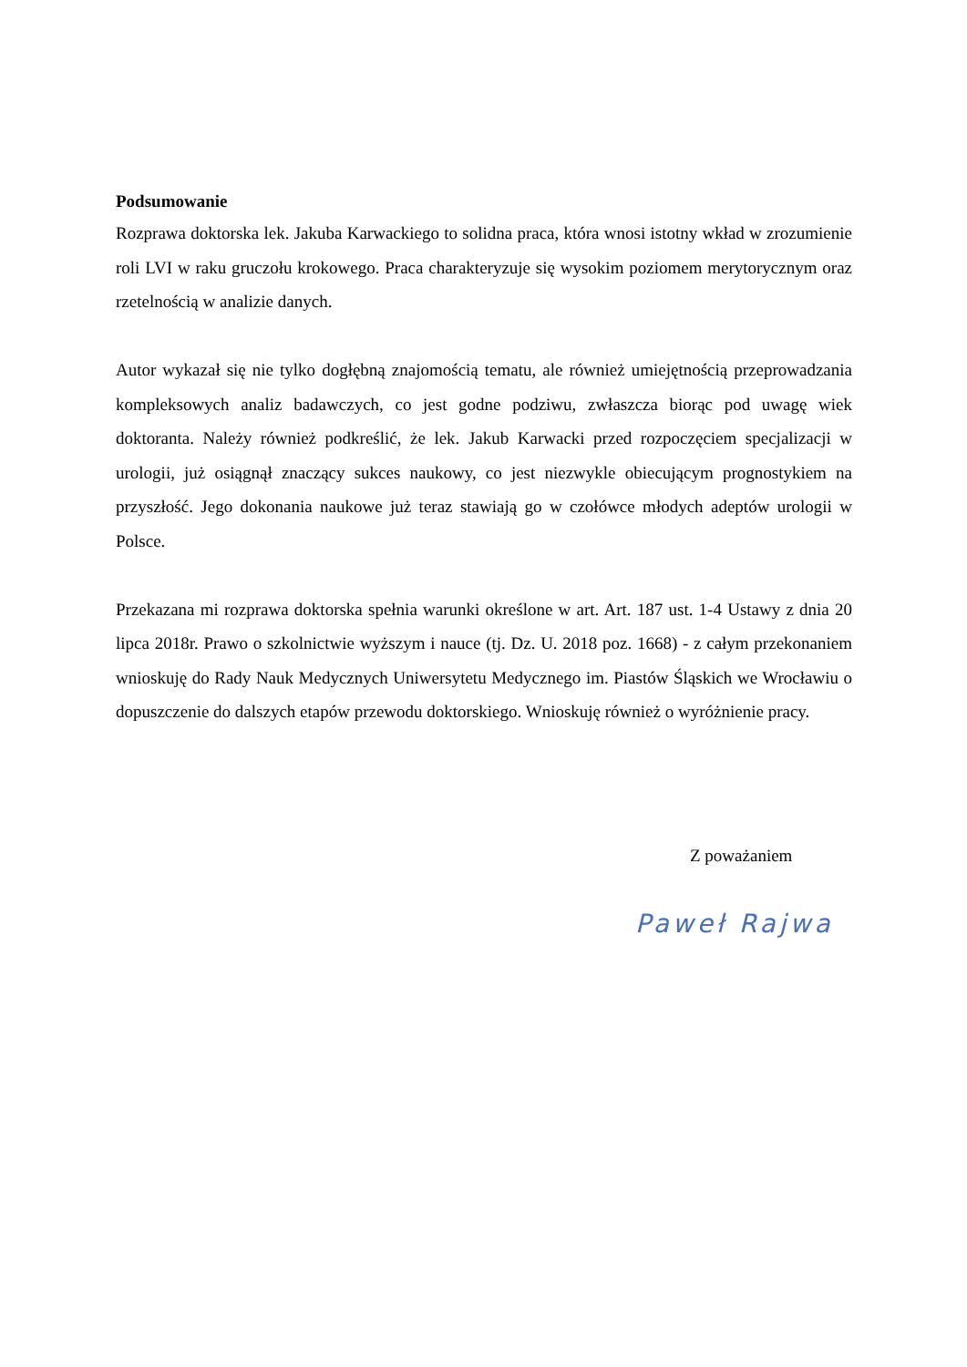Podsumowanie
Rozprawa doktorska lek. Jakuba Karwackiego to solidna praca, która wnosi istotny wkład w zrozumienie roli LVI w raku gruczołu krokowego. Praca charakteryzuje się wysokim poziomem merytorycznym oraz rzetelnością w analizie danych.
Autor wykazał się nie tylko dogłębną znajomością tematu, ale również umiejętnością przeprowadzania kompleksowych analiz badawczych, co jest godne podziwu, zwłaszcza biorąc pod uwagę wiek doktoranta. Należy również podkreślić, że lek. Jakub Karwacki przed rozpoczęciem specjalizacji w urologii, już osiągnął znaczący sukces naukowy, co jest niezwykle obiecującym prognostykiem na przyszłość. Jego dokonania naukowe już teraz stawiają go w czołówce młodych adeptów urologii w Polsce.
Przekazana mi rozprawa doktorska spełnia warunki określone w art. Art. 187 ust. 1-4 Ustawy z dnia 20 lipca 2018r. Prawo o szkolnictwie wyższym i nauce (tj. Dz. U. 2018 poz. 1668) - z całym przekonaniem wnioskuję do Rady Nauk Medycznych Uniwersytetu Medycznego im. Piastów Śląskich we Wrocławiu o dopuszczenie do dalszych etapów przewodu doktorskiego. Wnioskuję również o wyróżnienie pracy.
Z poważaniem
Paweł Rajwa